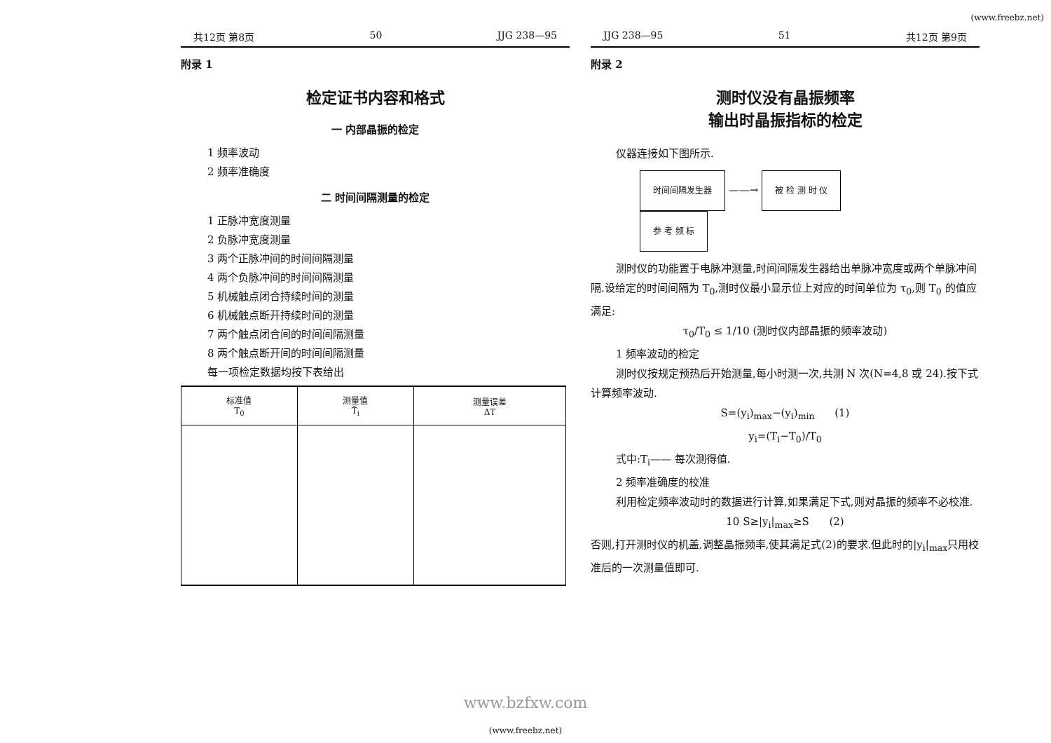(www.freebz.net)
共12页 第8页 50 JJG 238—95
附录 1
检定证书内容和格式
一 内部晶振的检定
1 频率波动
2 频率准确度
二 时间间隔测量的检定
1 正脉冲宽度测量
2 负脉冲宽度测量
3 两个正脉冲间的时间间隔测量
4 两个负脉冲间的时间间隔测量
5 机械触点闭合持续时间的测量
6 机械触点断开持续时间的测量
7 两个触点闭合间的时间间隔测量
8 两个触点断开间的时间间隔测量
每一项检定数据均按下表给出
| 标准值 T<sub>0</sub> | 测量值 T̄<sub>i</sub> | 测量误差 ΔT |
| --- | --- | --- |
JJG 238—95 51 共12页 第9页
附录 2
测时仪没有晶振频率
输出时晶振指标的检定
仪器连接如下图所示.
时间间隔发生器 ——→ 被 检 测 时 仪
参 考 频 标
测时仪的功能置于电脉冲测量,时间间隔发生器给出单脉冲宽度或两个单脉冲间隔.设给定的时间间隔为 T<sub>0</sub>,测时仪最小显示位上对应的时间单位为 τ<sub>0</sub>,则 T<sub>0</sub> 的值应满足:
τ<sub>0</sub>/T<sub>0</sub> ≤ 1/10 (测时仪内部晶振的频率波动)
1 频率波动的检定
测时仪按规定预热后开始测量,每小时测一次,共测 N 次(N=4,8 或 24).按下式计算频率波动.
S=(y<sub>i</sub>)<sub>max</sub>−(y<sub>i</sub>)<sub>min</sub> (1)
y<sub>i</sub>=(T<sub>i</sub>−T<sub>0</sub>)/T<sub>0</sub>
式中:T<sub>i</sub>—— 每次测得值.
2 频率准确度的校准
利用检定频率波动时的数据进行计算,如果满足下式,则对晶振的频率不必校准.
10 S≥|y<sub>i</sub>|<sub>max</sub>≥S (2)
否则,打开测时仪的机盖,调整晶振频率,使其满足式(2)的要求.但此时的|y<sub>i</sub>|<sub>max</sub>只用校准后的一次测量值即可.
www.bzfxw.com
(www.freebz.net)